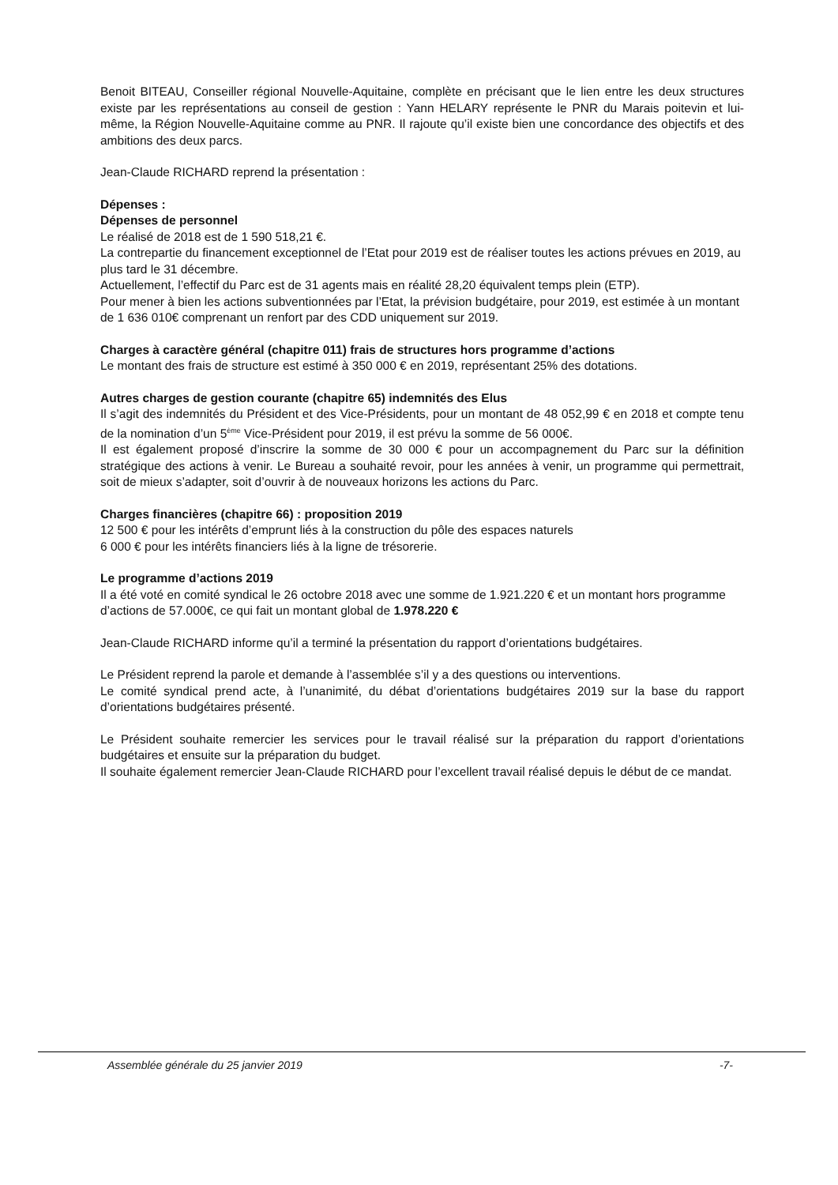Benoit BITEAU, Conseiller régional Nouvelle-Aquitaine, complète en précisant que le lien entre les deux structures existe par les représentations au conseil de gestion : Yann HELARY représente le PNR du Marais poitevin et lui-même, la Région Nouvelle-Aquitaine comme au PNR. Il rajoute qu’il existe bien une concordance des objectifs et des ambitions des deux parcs.
Jean-Claude RICHARD reprend la présentation :
Dépenses :
Dépenses de personnel
Le réalisé de 2018 est de 1 590 518,21 €.
La contrepartie du financement exceptionnel de l’Etat pour 2019 est de réaliser toutes les actions prévues en 2019, au plus tard le 31 décembre.
Actuellement, l’effectif du Parc est de 31 agents mais en réalité 28,20 équivalent temps plein (ETP).
Pour mener à bien les actions subventionnées par l’Etat, la prévision budgétaire, pour 2019, est estimée à un montant de 1 636 010€ comprenant un renfort par des CDD uniquement sur 2019.
Charges à caractère général (chapitre 011) frais de structures hors programme d’actions
Le montant des frais de structure est estimé à 350 000 € en 2019, représentant 25% des dotations.
Autres charges de gestion courante (chapitre 65) indemnités des Elus
Il s’agit des indemnités du Président et des Vice-Présidents, pour un montant de 48 052,99 € en 2018 et compte tenu de la nomination d’un 5<sup>ème</sup> Vice-Président pour 2019, il est prévu la somme de 56 000€.
Il est également proposé d’inscrire la somme de 30 000 € pour un accompagnement du Parc sur la définition stratégique des actions à venir. Le Bureau a souhaité revoir, pour les années à venir, un programme qui permettrait, soit de mieux s’adapter, soit d’ouvrir à de nouveaux horizons les actions du Parc.
Charges financières (chapitre 66) : proposition 2019
12 500 € pour les intérêts d’emprunt liés à la construction du pôle des espaces naturels
6 000 € pour les intérêts financiers liés à la ligne de trésorerie.
Le programme d’actions 2019
Il a été voté en comité syndical le 26 octobre 2018 avec une somme de 1.921.220 € et un montant hors programme d’actions de 57.000€, ce qui fait un montant global de 1.978.220 €
Jean-Claude RICHARD informe qu’il a terminé la présentation du rapport d’orientations budgétaires.
Le Président reprend la parole et demande à l’assemblée s’il y a des questions ou interventions.
Le comité syndical prend acte, à l’unanimité, du débat d’orientations budgétaires 2019 sur la base du rapport d’orientations budgétaires présenté.
Le Président souhaite remercier les services pour le travail réalisé sur la préparation du rapport d’orientations budgétaires et ensuite sur la préparation du budget.
Il souhaite également remercier Jean-Claude RICHARD pour l’excellent travail réalisé depuis le début de ce mandat.
Assemblée générale du 25 janvier 2019 -7-